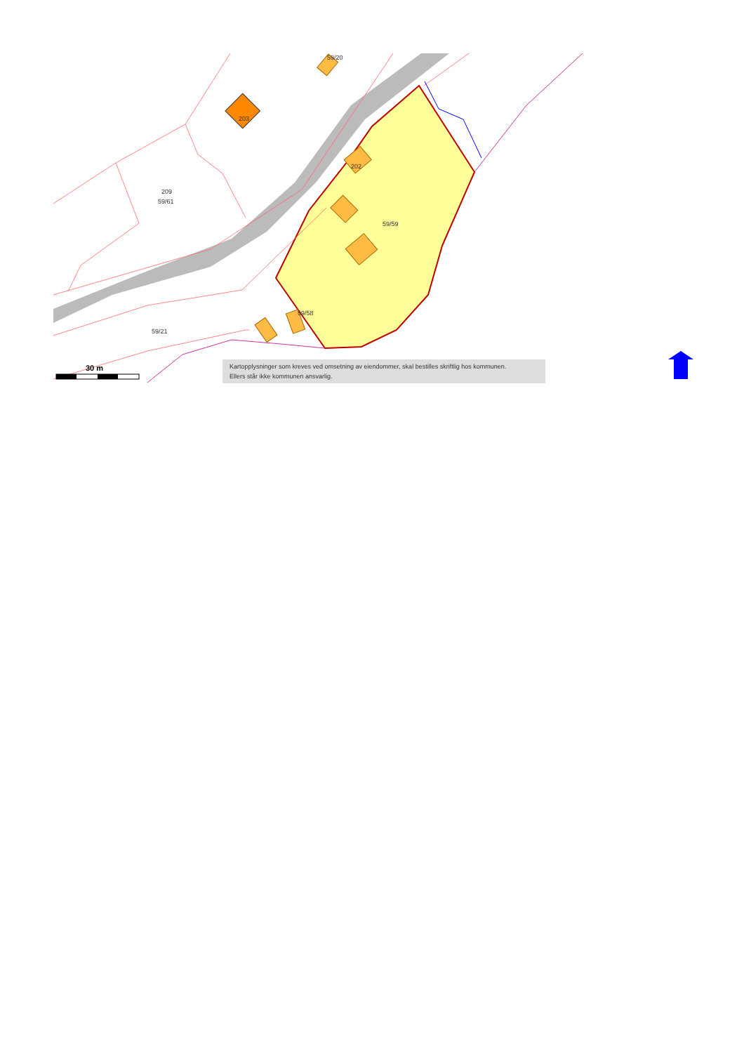59/20
203
209
59/61
202
59/59
59/58
59/21
30 m
Kartopplysninger som kreves ved omsetning av eiendommer, skal bestilles skriftlig hos kommunen.
Ellers står ikke kommunen ansvarlig.